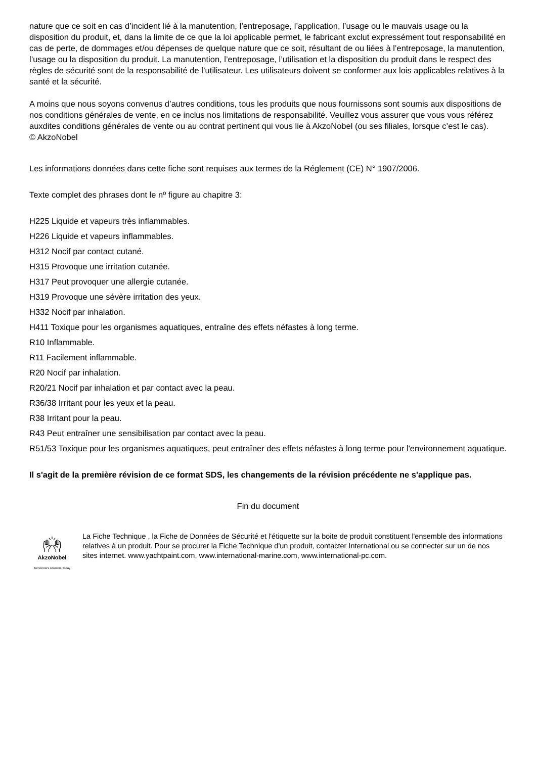nature que ce soit en cas d’incident lié à la manutention, l’entreposage, l’application, l’usage ou le mauvais usage ou la disposition du produit, et, dans la limite de ce que la loi applicable permet, le fabricant exclut expressément tout responsabilité en cas de perte, de dommages et/ou dépenses de quelque nature que ce soit, résultant de ou liées à l’entreposage, la manutention, l’usage ou la disposition du produit. La manutention, l’entreposage, l’utilisation et la disposition du produit dans le respect des règles de sécurité sont de la responsabilité de l’utilisateur. Les utilisateurs doivent se conformer aux lois applicables relatives à la santé et la sécurité.
A moins que nous soyons convenus d’autres conditions, tous les produits que nous fournissons sont soumis aux dispositions de nos conditions générales de vente, en ce inclus nos limitations de responsabilité. Veuillez vous assurer que vous vous référez auxdites conditions générales de vente ou au contrat pertinent qui vous lie à AkzoNobel (ou ses filiales, lorsque c’est le cas).
© AkzoNobel
Les informations données dans cette fiche sont requises aux termes de la Réglement (CE) N° 1907/2006.
Texte complet des phrases dont le nº figure au chapitre 3:
H225 Liquide et vapeurs très inflammables.
H226 Liquide et vapeurs inflammables.
H312 Nocif par contact cutané.
H315 Provoque une irritation cutanée.
H317 Peut provoquer une allergie cutanée.
H319 Provoque une sévère irritation des yeux.
H332 Nocif par inhalation.
H411 Toxique pour les organismes aquatiques, entraîne des effets néfastes à long terme.
R10 Inflammable.
R11 Facilement inflammable.
R20 Nocif par inhalation.
R20/21 Nocif par inhalation et par contact avec la peau.
R36/38 Irritant pour les yeux et la peau.
R38 Irritant pour la peau.
R43 Peut entraîner une sensibilisation par contact avec la peau.
R51/53 Toxique pour les organismes aquatiques, peut entraîner des effets néfastes à long terme pour l'environnement aquatique.
Il s'agit de la première révision de ce format SDS, les changements de la révision précédente ne s'applique pas.
Fin du document
🙌︎
AkzoNobel
Tomorrow's Answers Today
La Fiche Technique , la Fiche de Données de Sécurité et l'étiquette sur la boite de produit constituent l'ensemble des informations relatives à un produit. Pour se procurer la Fiche Technique d'un produit, contacter International ou se connecter sur un de nos sites internet. www.yachtpaint.com, www.international-marine.com, www.international-pc.com.